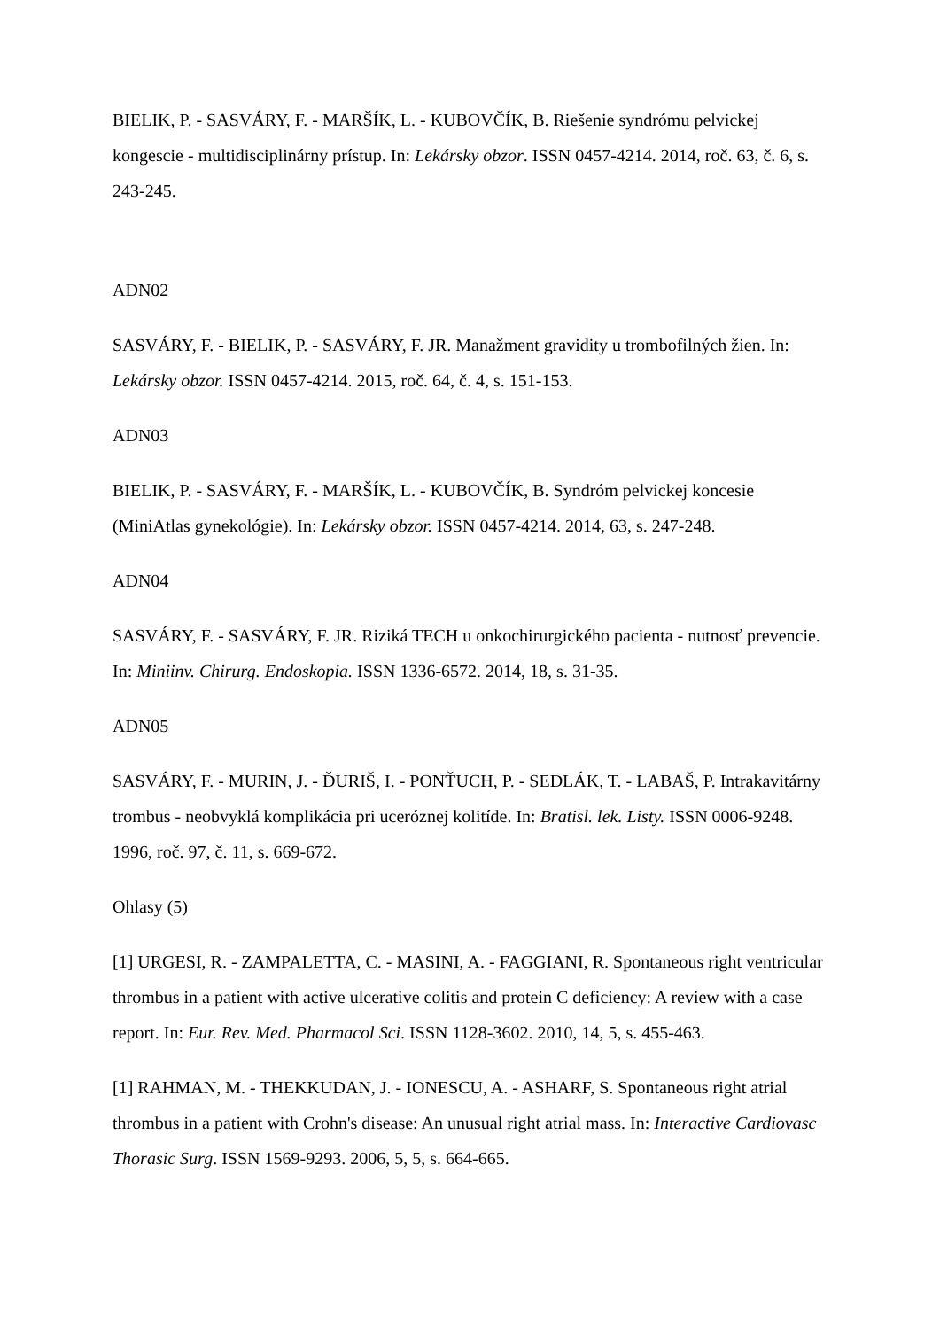BIELIK, P. - SASVÁRY, F. - MARŠÍK, L. - KUBOVČÍK, B. Riešenie syndrómu pelvickej kongescie - multidisciplinárny prístup. In: Lekársky obzor. ISSN 0457-4214. 2014, roč. 63, č. 6, s. 243-245.
ADN02
SASVÁRY, F. - BIELIK, P. - SASVÁRY, F. JR. Manažment gravidity u trombofilných žien. In: Lekársky obzor. ISSN 0457-4214. 2015, roč. 64, č. 4, s. 151-153.
ADN03
BIELIK, P. - SASVÁRY, F. - MARŠÍK, L. - KUBOVČÍK, B. Syndróm pelvickej koncesie (MiniAtlas gynekológie). In: Lekársky obzor. ISSN 0457-4214. 2014, 63, s. 247-248.
ADN04
SASVÁRY, F. - SASVÁRY, F. JR. Riziká TECH u onkochirurgického pacienta - nutnosť prevencie. In: Miniinv. Chirurg. Endoskopia. ISSN 1336-6572. 2014, 18, s. 31-35.
ADN05
SASVÁRY, F. - MURIN, J. - ĎURIŠ, I. - PONŤUCH, P. - SEDLÁK, T. - LABAŠ, P. Intrakavitárny trombus - neobvyklá komplikácia pri uceróznej kolitíde. In: Bratisl. lek. Listy. ISSN 0006-9248. 1996, roč. 97, č. 11, s. 669-672.
Ohlasy (5)
[1] URGESI, R. - ZAMPALETTA, C. - MASINI, A. - FAGGIANI, R. Spontaneous right ventricular thrombus in a patient with active ulcerative colitis and protein C deficiency: A review with a case report. In: Eur. Rev. Med. Pharmacol Sci. ISSN 1128-3602. 2010, 14, 5, s. 455-463.
[1] RAHMAN, M. - THEKKUDAN, J. - IONESCU, A. - ASHARF, S. Spontaneous right atrial thrombus in a patient with Crohn's disease: An unusual right atrial mass. In: Interactive Cardiovasc Thorasic Surg. ISSN 1569-9293. 2006, 5, 5, s. 664-665.